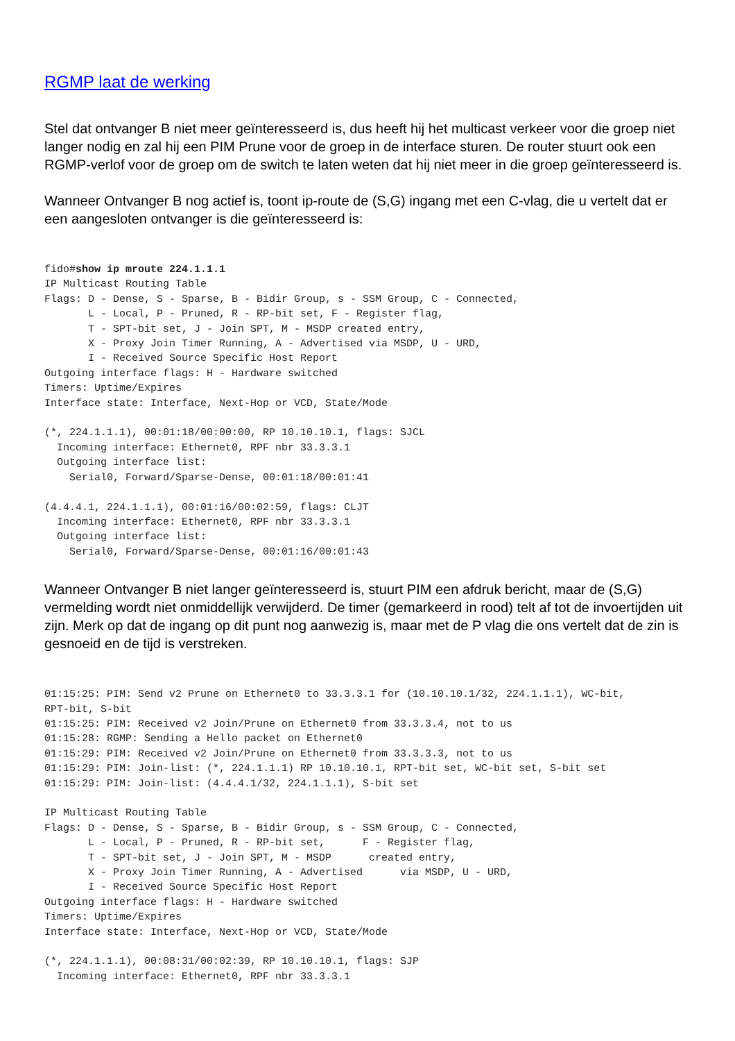RGMP laat de werking
Stel dat ontvanger B niet meer geïnteresseerd is, dus heeft hij het multicast verkeer voor die groep niet langer nodig en zal hij een PIM Prune voor de groep in de interface sturen. De router stuurt ook een RGMP-verlof voor de groep om de switch te laten weten dat hij niet meer in die groep geïnteresseerd is.
Wanneer Ontvanger B nog actief is, toont ip-route de (S,G) ingang met een C-vlag, die u vertelt dat er een aangesloten ontvanger is die geïnteresseerd is:
fido#show ip mroute 224.1.1.1
IP Multicast Routing Table
Flags: D - Dense, S - Sparse, B - Bidir Group, s - SSM Group, C - Connected,
       L - Local, P - Pruned, R - RP-bit set, F - Register flag,
       T - SPT-bit set, J - Join SPT, M - MSDP created entry,
       X - Proxy Join Timer Running, A - Advertised via MSDP, U - URD,
       I - Received Source Specific Host Report
Outgoing interface flags: H - Hardware switched
Timers: Uptime/Expires
Interface state: Interface, Next-Hop or VCD, State/Mode

(*, 224.1.1.1), 00:01:18/00:00:00, RP 10.10.10.1, flags: SJCL
  Incoming interface: Ethernet0, RPF nbr 33.3.3.1
  Outgoing interface list:
    Serial0, Forward/Sparse-Dense, 00:01:18/00:01:41

(4.4.4.1, 224.1.1.1), 00:01:16/00:02:59, flags: CLJT
  Incoming interface: Ethernet0, RPF nbr 33.3.3.1
  Outgoing interface list:
    Serial0, Forward/Sparse-Dense, 00:01:16/00:01:43
Wanneer Ontvanger B niet langer geïnteresseerd is, stuurt PIM een afdruk bericht, maar de (S,G) vermelding wordt niet onmiddellijk verwijderd. De timer (gemarkeerd in rood) telt af tot de invoertijden uit zijn. Merk op dat de ingang op dit punt nog aanwezig is, maar met de P vlag die ons vertelt dat de zin is gesnoeid en de tijd is verstreken.
01:15:25: PIM: Send v2 Prune on Ethernet0 to 33.3.3.1 for (10.10.10.1/32, 224.1.1.1), WC-bit,
RPT-bit, S-bit
01:15:25: PIM: Received v2 Join/Prune on Ethernet0 from 33.3.3.4, not to us
01:15:28: RGMP: Sending a Hello packet on Ethernet0
01:15:29: PIM: Received v2 Join/Prune on Ethernet0 from 33.3.3.3, not to us
01:15:29: PIM: Join-list: (*, 224.1.1.1) RP 10.10.10.1, RPT-bit set, WC-bit set, S-bit set
01:15:29: PIM: Join-list: (4.4.4.1/32, 224.1.1.1), S-bit set

IP Multicast Routing Table
Flags: D - Dense, S - Sparse, B - Bidir Group, s - SSM Group, C - Connected,
       L - Local, P - Pruned, R - RP-bit set,      F - Register flag,
       T - SPT-bit set, J - Join SPT, M - MSDP      created entry,
       X - Proxy Join Timer Running, A - Advertised      via MSDP, U - URD,
       I - Received Source Specific Host Report
Outgoing interface flags: H - Hardware switched
Timers: Uptime/Expires
Interface state: Interface, Next-Hop or VCD, State/Mode

(*, 224.1.1.1), 00:08:31/00:02:39, RP 10.10.10.1, flags: SJP
  Incoming interface: Ethernet0, RPF nbr 33.3.3.1